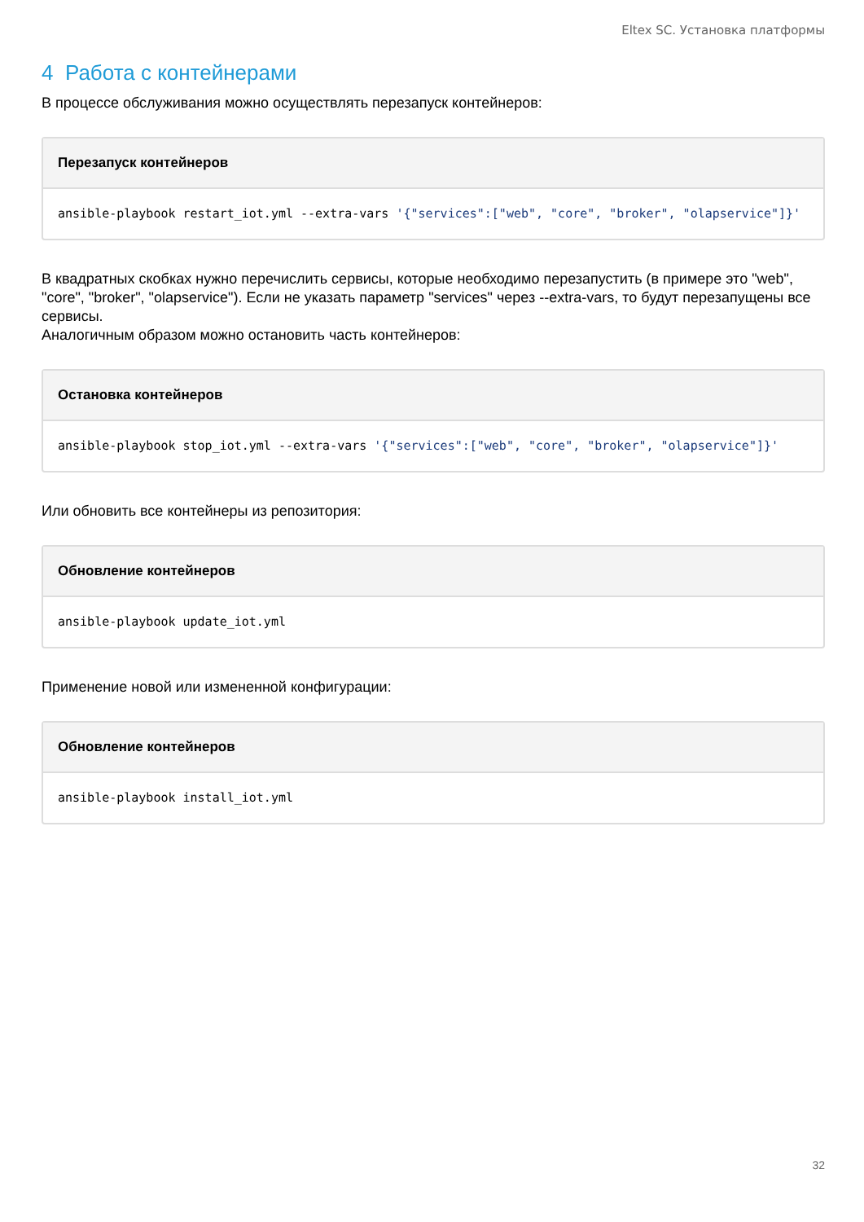Eltex SC. Установка платформы
4 Работа с контейнерами
В процессе обслуживания можно осуществлять перезапуск контейнеров:
Перезапуск контейнеров
ansible-playbook restart_iot.yml --extra-vars '{"services":["web", "core", "broker", "olapservice"]}'
В квадратных скобках нужно перечислить сервисы, которые необходимо перезапустить (в примере это "web", "core", "broker", "olapservice"). Если не указать параметр "services" через --extra-vars, то будут перезапущены все сервисы.
Аналогичным образом можно остановить часть контейнеров:
Остановка контейнеров
ansible-playbook stop_iot.yml --extra-vars '{"services":["web", "core", "broker", "olapservice"]}'
Или обновить все контейнеры из репозитория:
Обновление контейнеров
ansible-playbook update_iot.yml
Применение новой или измененной конфигурации:
Обновление контейнеров
ansible-playbook install_iot.yml
32